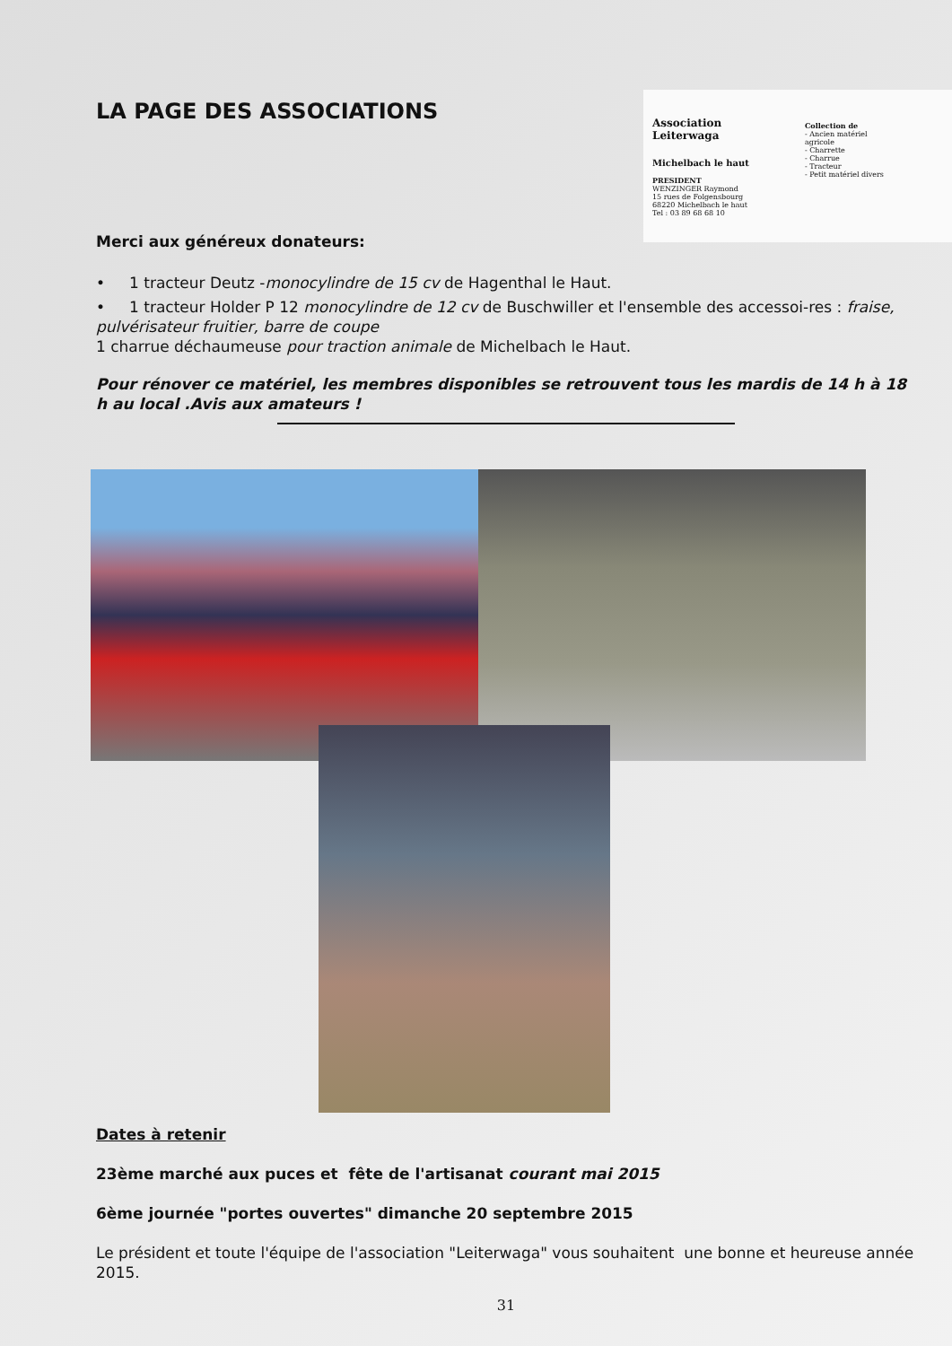LA PAGE DES ASSOCIATIONS
Association Leiterwaga
Michelbach le haut
PRESIDENT
WENZINGER Raymond
15 rues de Folgensbourg
68220 Michelbach le haut
Tel : 03 89 68 68 10
Collection de
- Ancien matériel
agricole
- Charrette
- Charrue
- Tracteur
- Petit matériel divers
Merci aux généreux donateurs:
• 1 tracteur Deutz -monocylindre de 15 cv de Hagenthal le Haut.
• 1 tracteur Holder P 12 monocylindre de 12 cv de Buschwiller et l'ensemble des accessoi-res : fraise, pulvérisateur fruitier, barre de coupe
1 charrue déchaumeuse pour traction animale de Michelbach le Haut.
Pour rénover ce matériel, les membres disponibles se retrouvent tous les mardis de 14 h à 18 h au local .Avis aux amateurs !
Dates à retenir
23ème marché aux puces et fête de l'artisanat courant mai 2015
6ème journée "portes ouvertes" dimanche 20 septembre 2015
Le président et toute l'équipe de l'association "Leiterwaga" vous souhaitent une bonne et heureuse année 2015.
31